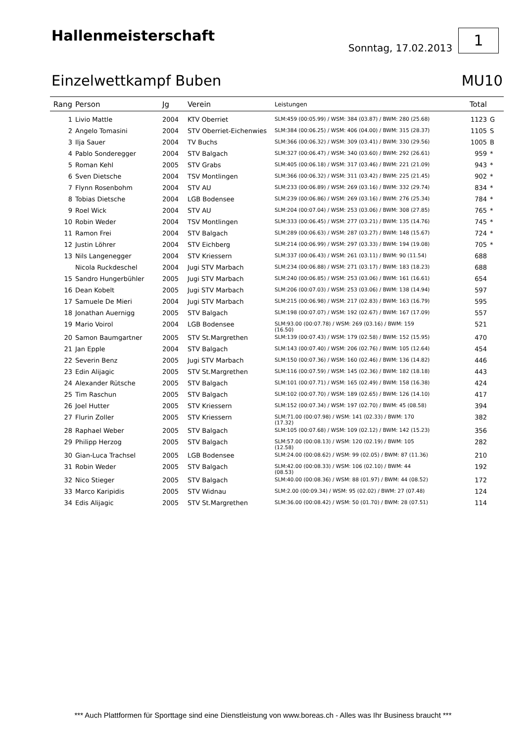Hallenmeisterschaft
Sonntag, 17.02.2013
1
Einzelwettkampf Buben MU10
| Rang | Person | Jg | Verein | Leistungen | Total | |
| --- | --- | --- | --- | --- | --- | --- |
| 1 | Livio Mattle | 2004 | KTV Oberriet | SLM:459 (00:05.99) / WSM: 384 (03.87) / BWM: 280 (25.68) | 1123 | G |
| 2 | Angelo Tomasini | 2004 | STV Oberriet-Eichenwies | SLM:384 (00:06.25) / WSM: 406 (04.00) / BWM: 315 (28.37) | 1105 | S |
| 3 | Ilja Sauer | 2004 | TV Buchs | SLM:366 (00:06.32) / WSM: 309 (03.41) / BWM: 330 (29.56) | 1005 | B |
| 4 | Pablo Sonderegger | 2004 | STV Balgach | SLM:327 (00:06.47) / WSM: 340 (03.60) / BWM: 292 (26.61) | 959 | * |
| 5 | Roman Kehl | 2005 | STV Grabs | SLM:405 (00:06.18) / WSM: 317 (03.46) / BWM: 221 (21.09) | 943 | * |
| 6 | Sven Dietsche | 2004 | TSV Montlingen | SLM:366 (00:06.32) / WSM: 311 (03.42) / BWM: 225 (21.45) | 902 | * |
| 7 | Flynn Rosenbohm | 2004 | STV AU | SLM:233 (00:06.89) / WSM: 269 (03.16) / BWM: 332 (29.74) | 834 | * |
| 8 | Tobias Dietsche | 2004 | LGB Bodensee | SLM:239 (00:06.86) / WSM: 269 (03.16) / BWM: 276 (25.34) | 784 | * |
| 9 | Roel Wick | 2004 | STV AU | SLM:204 (00:07.04) / WSM: 253 (03.06) / BWM: 308 (27.85) | 765 | * |
| 10 | Robin Weder | 2004 | TSV Montlingen | SLM:333 (00:06.45) / WSM: 277 (03.21) / BWM: 135 (14.76) | 745 | * |
| 11 | Ramon Frei | 2004 | STV Balgach | SLM:289 (00:06.63) / WSM: 287 (03.27) / BWM: 148 (15.67) | 724 | * |
| 12 | Justin Löhrer | 2004 | STV Eichberg | SLM:214 (00:06.99) / WSM: 297 (03.33) / BWM: 194 (19.08) | 705 | * |
| 13 | Nils Langenegger | 2004 | STV Kriessern | SLM:337 (00:06.43) / WSM: 261 (03.11) / BWM: 90 (11.54) | 688 | |
| | Nicola Ruckdeschel | 2004 | Jugi STV Marbach | SLM:234 (00:06.88) / WSM: 271 (03.17) / BWM: 183 (18.23) | 688 | |
| 15 | Sandro Hungerbühler | 2005 | Jugi STV Marbach | SLM:240 (00:06.85) / WSM: 253 (03.06) / BWM: 161 (16.61) | 654 | |
| 16 | Dean Kobelt | 2005 | Jugi STV Marbach | SLM:206 (00:07.03) / WSM: 253 (03.06) / BWM: 138 (14.94) | 597 | |
| 17 | Samuele De Mieri | 2004 | Jugi STV Marbach | SLM:215 (00:06.98) / WSM: 217 (02.83) / BWM: 163 (16.79) | 595 | |
| 18 | Jonathan Auernigg | 2005 | STV Balgach | SLM:198 (00:07.07) / WSM: 192 (02.67) / BWM: 167 (17.09) | 557 | |
| 19 | Mario Voirol | 2004 | LGB Bodensee | SLM:93.00 (00:07.78) / WSM: 269 (03.16) / BWM: 159 (16.50) | 521 | |
| 20 | Samon Baumgartner | 2005 | STV St.Margrethen | SLM:139 (00:07.43) / WSM: 179 (02.58) / BWM: 152 (15.95) | 470 | |
| 21 | Jan Epple | 2004 | STV Balgach | SLM:143 (00:07.40) / WSM: 206 (02.76) / BWM: 105 (12.64) | 454 | |
| 22 | Severin Benz | 2005 | Jugi STV Marbach | SLM:150 (00:07.36) / WSM: 160 (02.46) / BWM: 136 (14.82) | 446 | |
| 23 | Edin Alijagic | 2005 | STV St.Margrethen | SLM:116 (00:07.59) / WSM: 145 (02.36) / BWM: 182 (18.18) | 443 | |
| 24 | Alexander Rütsche | 2005 | STV Balgach | SLM:101 (00:07.71) / WSM: 165 (02.49) / BWM: 158 (16.38) | 424 | |
| 25 | Tim Raschun | 2005 | STV Balgach | SLM:102 (00:07.70) / WSM: 189 (02.65) / BWM: 126 (14.10) | 417 | |
| 26 | Joel Hutter | 2005 | STV Kriessern | SLM:152 (00:07.34) / WSM: 197 (02.70) / BWM: 45 (08.58) | 394 | |
| 27 | Flurin Zoller | 2005 | STV Kriessern | SLM:71.00 (00:07.98) / WSM: 141 (02.33) / BWM: 170 (17.32) | 382 | |
| 28 | Raphael Weber | 2005 | STV Balgach | SLM:105 (00:07.68) / WSM: 109 (02.12) / BWM: 142 (15.23) | 356 | |
| 29 | Philipp Herzog | 2005 | STV Balgach | SLM:57.00 (00:08.13) / WSM: 120 (02.19) / BWM: 105 (12.58) | 282 | |
| 30 | Gian-Luca Trachsel | 2005 | LGB Bodensee | SLM:24.00 (00:08.62) / WSM: 99 (02.05) / BWM: 87 (11.36) | 210 | |
| 31 | Robin Weder | 2005 | STV Balgach | SLM:42.00 (00:08.33) / WSM: 106 (02.10) / BWM: 44 (08.53) | 192 | |
| 32 | Nico Stieger | 2005 | STV Balgach | SLM:40.00 (00:08.36) / WSM: 88 (01.97) / BWM: 44 (08.52) | 172 | |
| 33 | Marco Karipidis | 2005 | STV Widnau | SLM:2.00 (00:09.34) / WSM: 95 (02.02) / BWM: 27 (07.48) | 124 | |
| 34 | Edis Alijagic | 2005 | STV St.Margrethen | SLM:36.00 (00:08.42) / WSM: 50 (01.70) / BWM: 28 (07.51) | 114 | |
*** Auch Plattformen für Sporttage sind eine Dienstleistung von www.boreas.ch - Alles was Ihr Business braucht ***